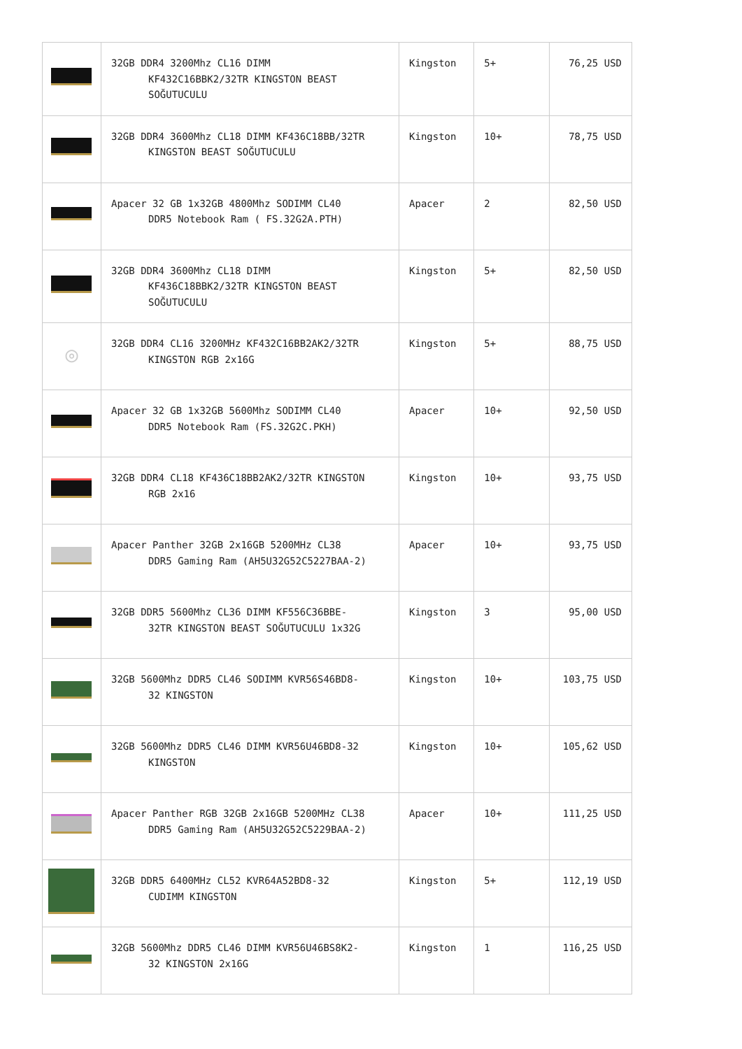| | 32GB DDR4 3200Mhz CL16 DIMM KF432C16BBK2/32TR KINGSTON BEAST SOĞUTUCULU | Kingston | 5+ | 76,25 USD |
| | 32GB DDR4 3600Mhz CL18 DIMM KF436C18BB/32TR KINGSTON BEAST SOĞUTUCULU | Kingston | 10+ | 78,75 USD |
| | Apacer 32 GB 1x32GB 4800Mhz SODIMM CL40 DDR5 Notebook Ram ( FS.32G2A.PTH) | Apacer | 2 | 82,50 USD |
| | 32GB DDR4 3600Mhz CL18 DIMM KF436C18BBK2/32TR KINGSTON BEAST SOĞUTUCULU | Kingston | 5+ | 82,50 USD |
| ◎ | 32GB DDR4 CL16 3200MHz KF432C16BB2AK2/32TR KINGSTON RGB 2x16G | Kingston | 5+ | 88,75 USD |
| | Apacer 32 GB 1x32GB 5600Mhz SODIMM CL40 DDR5 Notebook Ram (FS.32G2C.PKH) | Apacer | 10+ | 92,50 USD |
| | 32GB DDR4 CL18 KF436C18BB2AK2/32TR KINGSTON RGB 2x16 | Kingston | 10+ | 93,75 USD |
| | Apacer Panther 32GB 2x16GB 5200MHz CL38 DDR5 Gaming Ram (AH5U32G52C5227BAA-2) | Apacer | 10+ | 93,75 USD |
| | 32GB DDR5 5600Mhz CL36 DIMM KF556C36BBE- 32TR KINGSTON BEAST SOĞUTUCULU 1x32G | Kingston | 3 | 95,00 USD |
| | 32GB 5600Mhz DDR5 CL46 SODIMM KVR56S46BD8- 32 KINGSTON | Kingston | 10+ | 103,75 USD |
| | 32GB 5600Mhz DDR5 CL46 DIMM KVR56U46BD8-32 KINGSTON | Kingston | 10+ | 105,62 USD |
| | Apacer Panther RGB 32GB 2x16GB 5200MHz CL38 DDR5 Gaming Ram (AH5U32G52C5229BAA-2) | Apacer | 10+ | 111,25 USD |
| | 32GB DDR5 6400MHz CL52 KVR64A52BD8-32 CUDIMM KINGSTON | Kingston | 5+ | 112,19 USD |
| | 32GB 5600Mhz DDR5 CL46 DIMM KVR56U46BS8K2- 32 KINGSTON 2x16G | Kingston | 1 | 116,25 USD |